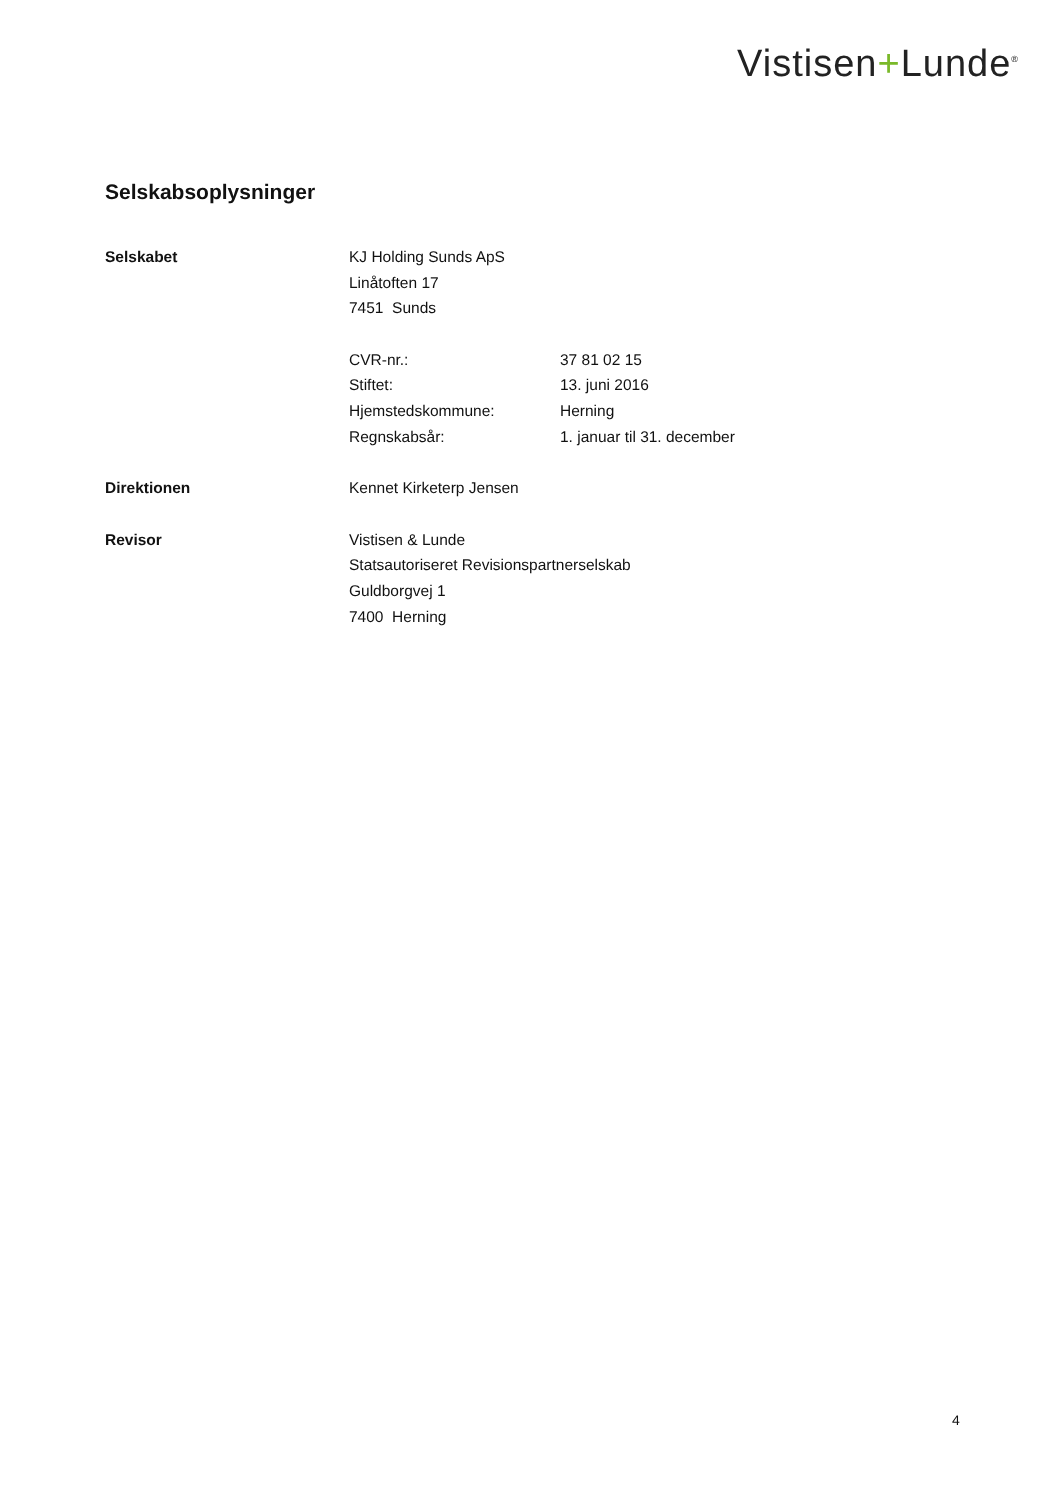Vistisen+Lunde<sup>®</sup>
Selskabsoplysninger
| Selskabet | KJ Holding Sunds ApS | |
| | Linåtoften 17 | |
| | 7451 Sunds | |
| | CVR-nr.: | 37 81 02 15 |
| | Stiftet: | 13. juni 2016 |
| | Hjemstedskommune: | Herning |
| | Regnskabsår: | 1. januar til 31. december |
| Direktionen | Kennet Kirketerp Jensen | |
| Revisor | Vistisen & Lunde | |
| | Statsautoriseret Revisionspartnerselskab | |
| | Guldborgvej 1 | |
| | 7400 Herning | |
4